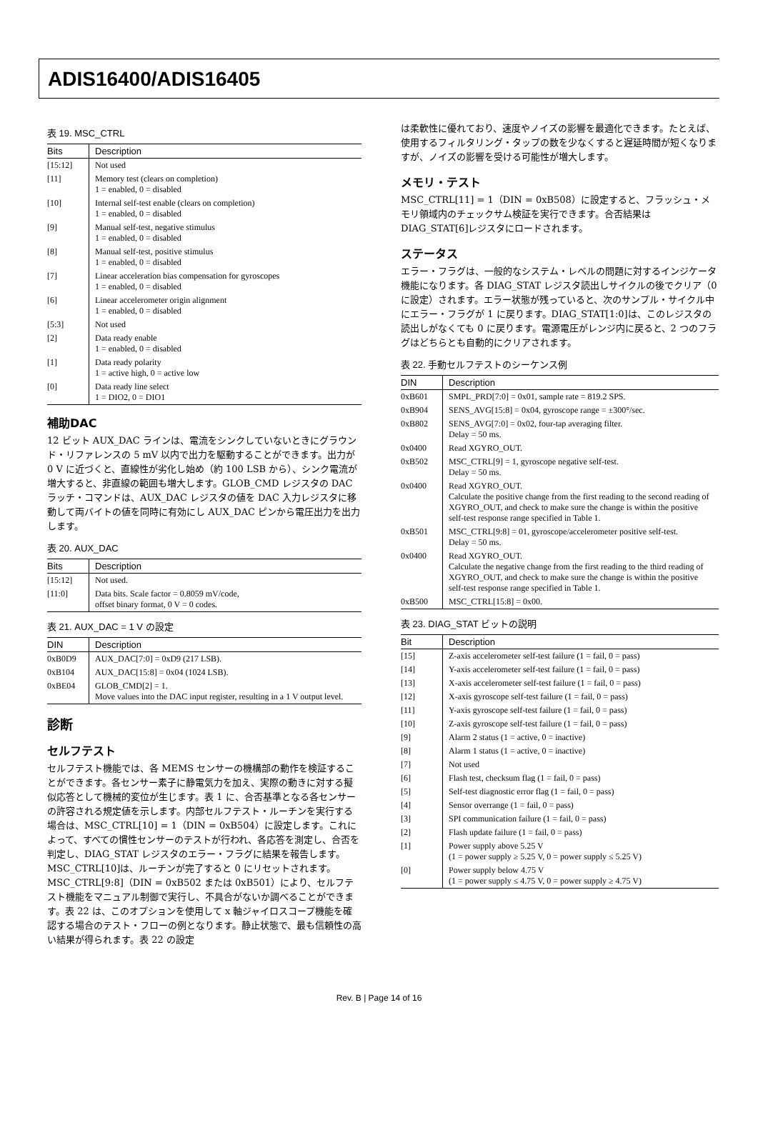ADIS16400/ADIS16405
表 19. MSC_CTRL
| Bits | Description |
| --- | --- |
| [15:12] | Not used |
| [11] | Memory test (clears on completion) 1 = enabled, 0 = disabled |
| [10] | Internal self-test enable (clears on completion) 1 = enabled, 0 = disabled |
| [9] | Manual self-test, negative stimulus 1 = enabled, 0 = disabled |
| [8] | Manual self-test, positive stimulus 1 = enabled, 0 = disabled |
| [7] | Linear acceleration bias compensation for gyroscopes 1 = enabled, 0 = disabled |
| [6] | Linear accelerometer origin alignment 1 = enabled, 0 = disabled |
| [5:3] | Not used |
| [2] | Data ready enable 1 = enabled, 0 = disabled |
| [1] | Data ready polarity 1 = active high, 0 = active low |
| [0] | Data ready line select 1 = DIO2, 0 = DIO1 |
補助DAC
12 ビット AUX_DAC ラインは、電流をシンクしていないときにグラウンド・リファレンスの 5 mV 以内で出力を駆動することができます。出力が 0 V に近づくと、直線性が劣化し始め（約 100 LSB から）、シンク電流が増大すると、非直線の範囲も増大します。GLOB_CMD レジスタの DAC ラッチ・コマンドは、AUX_DAC レジスタの値を DAC 入力レジスタに移動して両バイトの値を同時に有効にし AUX_DAC ピンから電圧出力を出力します。
表 20. AUX_DAC
| Bits | Description |
| --- | --- |
| [15:12] | Not used. |
| [11:0] | Data bits. Scale factor = 0.8059 mV/code, offset binary format, 0 V = 0 codes. |
表 21. AUX_DAC = 1 V の設定
| DIN | Description |
| --- | --- |
| 0xB0D9 | AUX_DAC[7:0] = 0xD9 (217 LSB). |
| 0xB104 | AUX_DAC[15:8] = 0x04 (1024 LSB). |
| 0xBE04 | GLOB_CMD[2] = 1. Move values into the DAC input register, resulting in a 1 V output level. |
診断
セルフテスト
セルフテスト機能では、各 MEMS センサーの機構部の動作を検証することができます。各センサー素子に静電気力を加え、実際の動きに対する擬似応答として機械的変位が生じます。表 1 に、合否基準となる各センサーの許容される規定値を示します。内部セルフテスト・ルーチンを実行する場合は、MSC_CTRL[10] = 1（DIN = 0xB504）に設定します。これによって、すべての慣性センサーのテストが行われ、各応答を測定し、合否を判定し、DIAG_STAT レジスタのエラー・フラグに結果を報告します。MSC_CTRL[10]は、ルーチンが完了すると 0 にリセットされます。MSC_CTRL[9:8]（DIN = 0xB502 または 0xB501）により、セルフテスト機能をマニュアル制御で実行し、不具合がないか調べることができます。表 22 は、このオプションを使用して x 軸ジャイロスコープ機能を確認する場合のテスト・フローの例となります。静止状態で、最も信頼性の高い結果が得られます。表 22 の設定
は柔軟性に優れており、速度やノイズの影響を最適化できます。たとえば、使用するフィルタリング・タップの数を少なくすると遅延時間が短くなりますが、ノイズの影響を受ける可能性が増大します。
メモリ・テスト
MSC_CTRL[11] = 1（DIN = 0xB508）に設定すると、フラッシュ・メモリ領域内のチェックサム検証を実行できます。合否結果は DIAG_STAT[6]レジスタにロードされます。
ステータス
エラー・フラグは、一般的なシステム・レベルの問題に対するインジケータ機能になります。各 DIAG_STAT レジスタ読出しサイクルの後でクリア（0 に設定）されます。エラー状態が残っていると、次のサンプル・サイクル中にエラー・フラグが 1 に戻ります。DIAG_STAT[1:0]は、このレジスタの読出しがなくても 0 に戻ります。電源電圧がレンジ内に戻ると、2 つのフラグはどちらとも自動的にクリアされます。
表 22. 手動セルフテストのシーケンス例
| DIN | Description |
| --- | --- |
| 0xB601 | SMPL_PRD[7:0] = 0x01, sample rate = 819.2 SPS. |
| 0xB904 | SENS_AVG[15:8] = 0x04, gyroscope range = ±300°/sec. |
| 0xB802 | SENS_AVG[7:0] = 0x02, four-tap averaging filter. Delay = 50 ms. |
| 0x0400 | Read XGYRO_OUT. |
| 0xB502 | MSC_CTRL[9] = 1, gyroscope negative self-test. Delay = 50 ms. |
| 0x0400 | Read XGYRO_OUT. Calculate the positive change from the first reading to the second reading of XGYRO_OUT, and check to make sure the change is within the positive self-test response range specified in Table 1. |
| 0xB501 | MSC_CTRL[9:8] = 01, gyroscope/accelerometer positive self-test. Delay = 50 ms. |
| 0x0400 | Read XGYRO_OUT. Calculate the negative change from the first reading to the third reading of XGYRO_OUT, and check to make sure the change is within the positive self-test response range specified in Table 1. |
| 0xB500 | MSC_CTRL[15:8] = 0x00. |
表 23. DIAG_STAT ビットの説明
| Bit | Description |
| --- | --- |
| [15] | Z-axis accelerometer self-test failure (1 = fail, 0 = pass) |
| [14] | Y-axis accelerometer self-test failure (1 = fail, 0 = pass) |
| [13] | X-axis accelerometer self-test failure (1 = fail, 0 = pass) |
| [12] | X-axis gyroscope self-test failure (1 = fail, 0 = pass) |
| [11] | Y-axis gyroscope self-test failure (1 = fail, 0 = pass) |
| [10] | Z-axis gyroscope self-test failure (1 = fail, 0 = pass) |
| [9] | Alarm 2 status (1 = active, 0 = inactive) |
| [8] | Alarm 1 status (1 = active, 0 = inactive) |
| [7] | Not used |
| [6] | Flash test, checksum flag (1 = fail, 0 = pass) |
| [5] | Self-test diagnostic error flag (1 = fail, 0 = pass) |
| [4] | Sensor overrange (1 = fail, 0 = pass) |
| [3] | SPI communication failure (1 = fail, 0 = pass) |
| [2] | Flash update failure (1 = fail, 0 = pass) |
| [1] | Power supply above 5.25 V (1 = power supply ≥ 5.25 V, 0 = power supply ≤ 5.25 V) |
| [0] | Power supply below 4.75 V (1 = power supply ≤ 4.75 V, 0 = power supply ≥ 4.75 V) |
Rev. B | Page 14 of 16